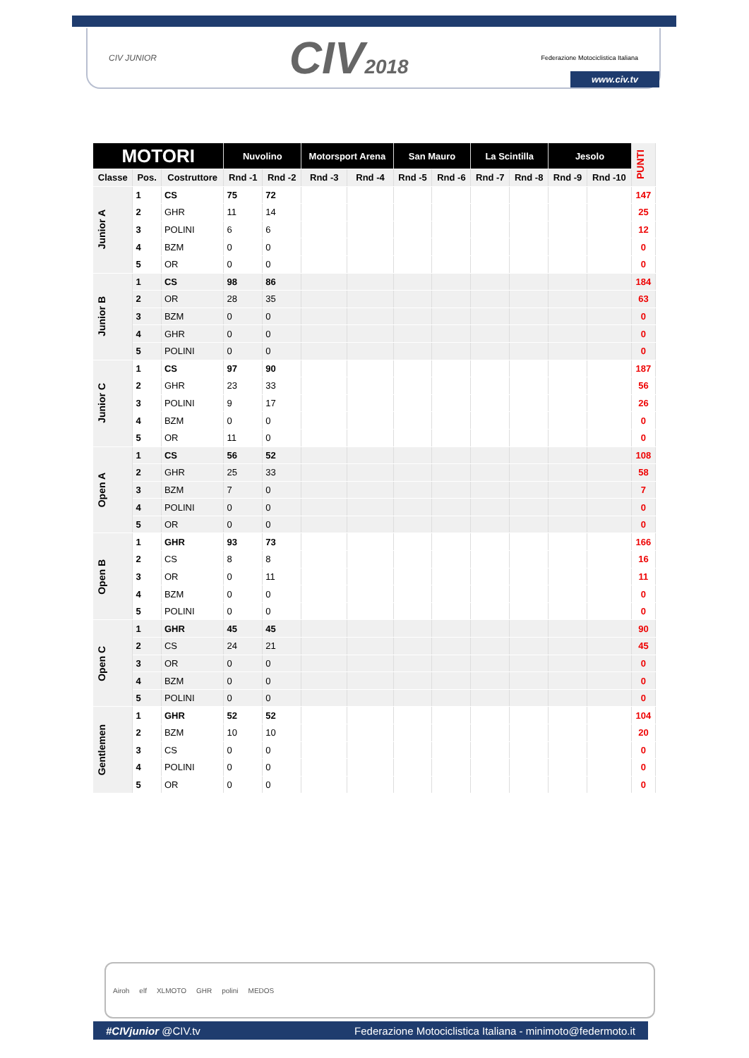CIV JUNIOR
CIV2018
Federazione Motociclistica Italiana
www.civ.tv
| MOTORI | | | Nuvolino | | Motorsport Arena | | San Mauro | | La Scintilla | | Jesolo | | PUNTI |
| --- | --- | --- | --- | --- | --- | --- | --- | --- | --- | --- | --- | --- | --- |
| Classe | Pos. | Costruttore | Rnd -1 | Rnd -2 | Rnd -3 | Rnd -4 | Rnd -5 | Rnd -6 | Rnd -7 | Rnd -8 | Rnd -9 | Rnd -10 | |
| Junior A | 1 | CS | 75 | 72 | | | | | | | | | 147 |
| | 2 | GHR | 11 | 14 | | | | | | | | | 25 |
| | 3 | POLINI | 6 | 6 | | | | | | | | | 12 |
| | 4 | BZM | 0 | 0 | | | | | | | | | 0 |
| | 5 | OR | 0 | 0 | | | | | | | | | 0 |
| Junior B | 1 | CS | 98 | 86 | | | | | | | | | 184 |
| | 2 | OR | 28 | 35 | | | | | | | | | 63 |
| | 3 | BZM | 0 | 0 | | | | | | | | | 0 |
| | 4 | GHR | 0 | 0 | | | | | | | | | 0 |
| | 5 | POLINI | 0 | 0 | | | | | | | | | 0 |
| Junior C | 1 | CS | 97 | 90 | | | | | | | | | 187 |
| | 2 | GHR | 23 | 33 | | | | | | | | | 56 |
| | 3 | POLINI | 9 | 17 | | | | | | | | | 26 |
| | 4 | BZM | 0 | 0 | | | | | | | | | 0 |
| | 5 | OR | 11 | 0 | | | | | | | | | 0 |
| Open A | 1 | CS | 56 | 52 | | | | | | | | | 108 |
| | 2 | GHR | 25 | 33 | | | | | | | | | 58 |
| | 3 | BZM | 7 | 0 | | | | | | | | | 7 |
| | 4 | POLINI | 0 | 0 | | | | | | | | | 0 |
| | 5 | OR | 0 | 0 | | | | | | | | | 0 |
| Open B | 1 | GHR | 93 | 73 | | | | | | | | | 166 |
| | 2 | CS | 8 | 8 | | | | | | | | | 16 |
| | 3 | OR | 0 | 11 | | | | | | | | | 11 |
| | 4 | BZM | 0 | 0 | | | | | | | | | 0 |
| | 5 | POLINI | 0 | 0 | | | | | | | | | 0 |
| Open C | 1 | GHR | 45 | 45 | | | | | | | | | 90 |
| | 2 | CS | 24 | 21 | | | | | | | | | 45 |
| | 3 | OR | 0 | 0 | | | | | | | | | 0 |
| | 4 | BZM | 0 | 0 | | | | | | | | | 0 |
| | 5 | POLINI | 0 | 0 | | | | | | | | | 0 |
| Gentlemen | 1 | GHR | 52 | 52 | | | | | | | | | 104 |
| | 2 | BZM | 10 | 10 | | | | | | | | | 20 |
| | 3 | CS | 0 | 0 | | | | | | | | | 0 |
| | 4 | POLINI | 0 | 0 | | | | | | | | | 0 |
| | 5 | OR | 0 | 0 | | | | | | | | | 0 |
Airoh elf XLMOTO GHR polini MEDOS
#CIVjunior @CIV.tv Federazione Motociclistica Italiana - minimoto@federmoto.it